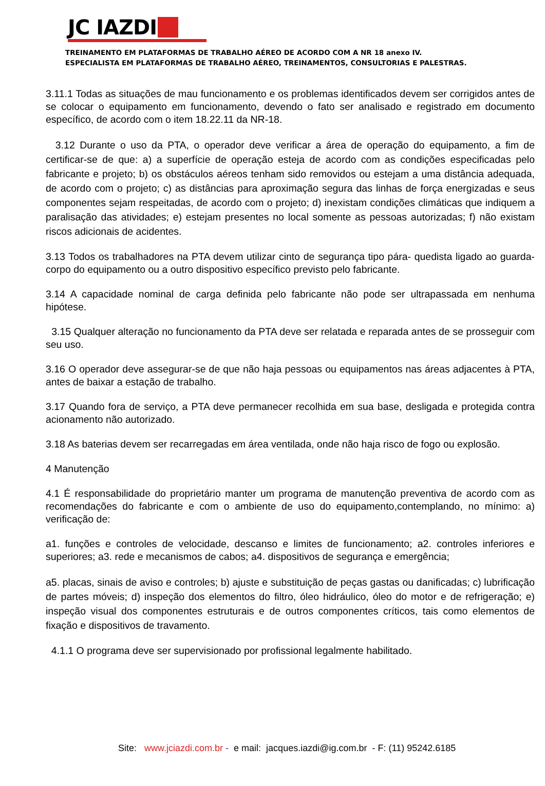JC IAZDI
TREINAMENTO EM PLATAFORMAS DE TRABALHO AÉREO DE ACORDO COM A NR 18 anexo IV.
ESPECIALISTA EM PLATAFORMAS DE TRABALHO AÉREO, TREINAMENTOS, CONSULTORIAS E PALESTRAS.
3.11.1 Todas as situações de mau funcionamento e os problemas identificados devem ser corrigidos antes de se colocar o equipamento em funcionamento, devendo o fato ser analisado e registrado em documento específico, de acordo com o item 18.22.11 da NR-18.
3.12 Durante o uso da PTA, o operador deve verificar a área de operação do equipamento, a fim de certificar-se de que: a) a superfície de operação esteja de acordo com as condições especificadas pelo fabricante e projeto; b) os obstáculos aéreos tenham sido removidos ou estejam a uma distância adequada, de acordo com o projeto; c) as distâncias para aproximação segura das linhas de força energizadas e seus componentes sejam respeitadas, de acordo com o projeto; d) inexistam condições climáticas que indiquem a paralisação das atividades; e) estejam presentes no local somente as pessoas autorizadas; f) não existam riscos adicionais de acidentes.
3.13 Todos os trabalhadores na PTA devem utilizar cinto de segurança tipo pára- quedista ligado ao guarda-corpo do equipamento ou a outro dispositivo específico previsto pelo fabricante.
3.14 A capacidade nominal de carga definida pelo fabricante não pode ser ultrapassada em nenhuma hipótese.
3.15 Qualquer alteração no funcionamento da PTA deve ser relatada e reparada antes de se prosseguir com seu uso.
3.16 O operador deve assegurar-se de que não haja pessoas ou equipamentos nas áreas adjacentes à PTA, antes de baixar a estação de trabalho.
3.17 Quando fora de serviço, a PTA deve permanecer recolhida em sua base, desligada e protegida contra acionamento não autorizado.
3.18 As baterias devem ser recarregadas em área ventilada, onde não haja risco de fogo ou explosão.
4 Manutenção
4.1 É responsabilidade do proprietário manter um programa de manutenção preventiva de acordo com as recomendações do fabricante e com o ambiente de uso do equipamento,contemplando, no mínimo: a) verificação de:
a1. funções e controles de velocidade, descanso e limites de funcionamento; a2. controles inferiores e superiores; a3. rede e mecanismos de cabos; a4. dispositivos de segurança e emergência;
a5. placas, sinais de aviso e controles; b) ajuste e substituição de peças gastas ou danificadas; c) lubrificação de partes móveis; d) inspeção dos elementos do filtro, óleo hidráulico, óleo do motor e de refrigeração; e) inspeção visual dos componentes estruturais e de outros componentes críticos, tais como elementos de fixação e dispositivos de travamento.
4.1.1 O programa deve ser supervisionado por profissional legalmente habilitado.
Site: www.jciazdi.com.br - e mail: jacques.iazdi@ig.com.br - F: (11) 95242.6185